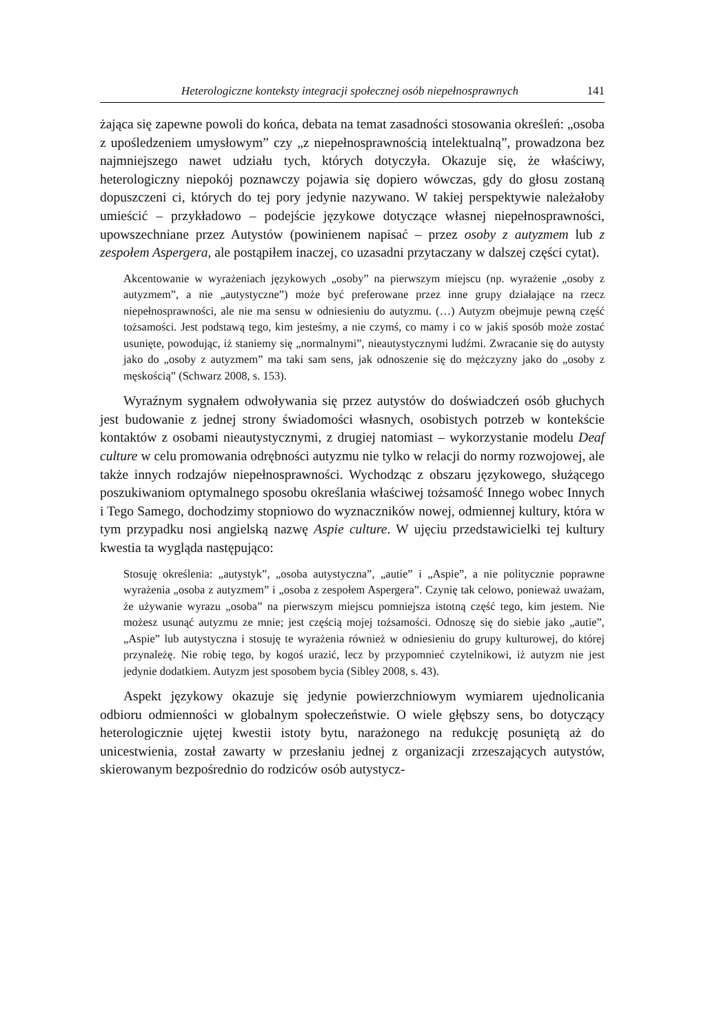Heterologiczne konteksty integracji społecznej osób niepełnosprawnych 141
żająca się zapewne powoli do końca, debata na temat zasadności stosowania określeń: „osoba z upośledzeniem umysłowym” czy „z niepełnosprawnością intelektualną”, prowadzona bez najmniejszego nawet udziału tych, których dotyczyła. Okazuje się, że właściwy, heterologiczny niepokój poznawczy pojawia się dopiero wówczas, gdy do głosu zostaną dopuszczeni ci, których do tej pory jedynie nazywano. W takiej perspektywie należałoby umieścić – przykładowo – podejście językowe dotyczące własnej niepełnosprawności, upowszechniane przez Autystów (powinienem napisać – przez osoby z autyzmem lub z zespołem Aspergera, ale postąpiłem inaczej, co uzasadni przytaczany w dalszej części cytat).
Akcentowanie w wyrażeniach językowych „osoby” na pierwszym miejscu (np. wyrażenie „osoby z autyzmem”, a nie „autystyczne”) może być preferowane przez inne grupy działające na rzecz niepełnosprawności, ale nie ma sensu w odniesieniu do autyzmu. (…) Autyzm obejmuje pewną część tożsamości. Jest podstawą tego, kim jesteśmy, a nie czymś, co mamy i co w jakiś sposób może zostać usunięte, powodując, iż staniemy się „normalnymi”, nieautystycznymi ludźmi. Zwracanie się do autysty jako do „osoby z autyzmem” ma taki sam sens, jak odnoszenie się do mężczyzny jako do „osoby z męskością” (Schwarz 2008, s. 153).
Wyraźnym sygnałem odwoływania się przez autystów do doświadczeń osób głuchych jest budowanie z jednej strony świadomości własnych, osobistych potrzeb w kontekście kontaktów z osobami nieautystycznymi, z drugiej natomiast – wykorzystanie modelu Deaf culture w celu promowania odrębności autyzmu nie tylko w relacji do normy rozwojowej, ale także innych rodzajów niepełnosprawności. Wychodząc z obszaru językowego, służącego poszukiwaniom optymalnego sposobu określania właściwej tożsamość Innego wobec Innych i Tego Samego, dochodzimy stopniowo do wyznaczników nowej, odmiennej kultury, która w tym przypadku nosi angielską nazwę Aspie culture. W ujęciu przedstawicielki tej kultury kwestia ta wygląda następująco:
Stosuję określenia: „autystyk”, „osoba autystyczna”, „autie” i „Aspie”, a nie politycznie poprawne wyrażenia „osoba z autyzmem” i „osoba z zespołem Aspergera”. Czynię tak celowo, ponieważ uważam, że używanie wyrazu „osoba” na pierwszym miejscu pomniejsza istotną część tego, kim jestem. Nie możesz usunąć autyzmu ze mnie; jest częścią mojej tożsamości. Odnoszę się do siebie jako „autie”, „Aspie” lub autystyczna i stosuję te wyrażenia również w odniesieniu do grupy kulturowej, do której przynależę. Nie robię tego, by kogoś urazić, lecz by przypomnieć czytelnikowi, iż autyzm nie jest jedynie dodatkiem. Autyzm jest sposobem bycia (Sibley 2008, s. 43).
Aspekt językowy okazuje się jedynie powierzchniowym wymiarem ujednolicania odbioru odmienności w globalnym społeczeństwie. O wiele głębszy sens, bo dotyczący heterologicznie ujętej kwestii istoty bytu, narażonego na redukcję posuniętą aż do unicestwienia, został zawarty w przesłaniu jednej z organizacji zrzeszających autystów, skierowanym bezpośrednio do rodziców osób autystycz-